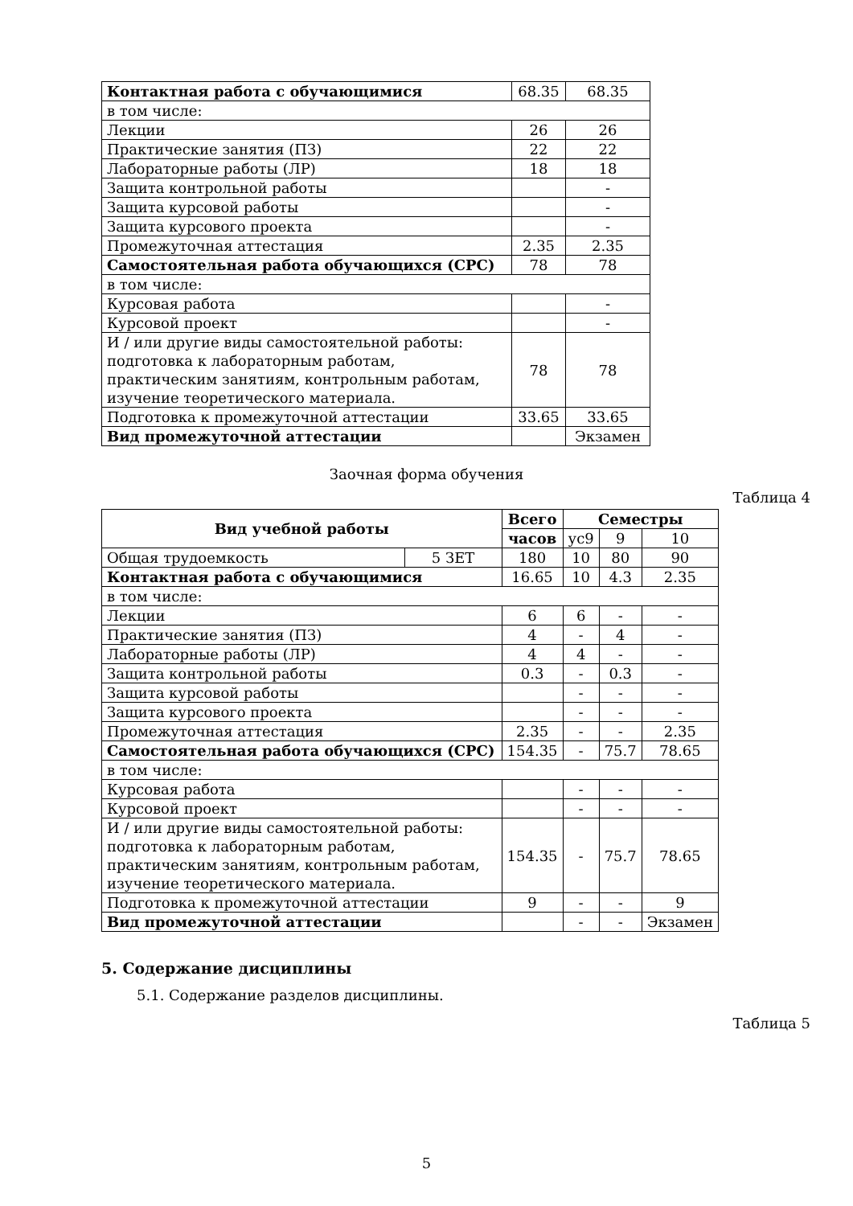| Контактная работа с обучающимися | 68.35 | 68.35 |
| в том числе: | | |
| Лекции | 26 | 26 |
| Практические занятия (ПЗ) | 22 | 22 |
| Лабораторные работы (ЛР) | 18 | 18 |
| Защита контрольной работы | | - |
| Защита курсовой работы | | - |
| Защита курсового проекта | | - |
| Промежуточная аттестация | 2.35 | 2.35 |
| Самостоятельная работа обучающихся (СРС) | 78 | 78 |
| в том числе: | | |
| Курсовая работа | | - |
| Курсовой проект | | - |
| И / или другие виды самостоятельной работы: подготовка к лабораторным работам, практическим занятиям, контрольным работам, изучение теоретического материала. | 78 | 78 |
| Подготовка к промежуточной аттестации | 33.65 | 33.65 |
| Вид промежуточной аттестации | | Экзамен |
Заочная форма обучения
Таблица 4
| Вид учебной работы | | Всего | Семестры | | |
| --- | --- | --- | --- | --- | --- |
| | | часов | ус9 | 9 | 10 |
| Общая трудоемкость | 5 ЗЕТ | 180 | 10 | 80 | 90 |
| Контактная работа с обучающимися | | 16.65 | 10 | 4.3 | 2.35 |
| в том числе: | | | | | |
| Лекции | | 6 | 6 | - | - |
| Практические занятия (ПЗ) | | 4 | - | 4 | - |
| Лабораторные работы (ЛР) | | 4 | 4 | - | - |
| Защита контрольной работы | | 0.3 | - | 0.3 | - |
| Защита курсовой работы | | | - | - | - |
| Защита курсового проекта | | | - | - | - |
| Промежуточная аттестация | | 2.35 | - | - | 2.35 |
| Самостоятельная работа обучающихся (СРС) | | 154.35 | - | 75.7 | 78.65 |
| в том числе: | | | | | |
| Курсовая работа | | | - | - | - |
| Курсовой проект | | | - | - | - |
| И / или другие виды самостоятельной работы: подготовка к лабораторным работам, практическим занятиям, контрольным работам, изучение теоретического материала. | | 154.35 | - | 75.7 | 78.65 |
| Подготовка к промежуточной аттестации | | 9 | - | - | 9 |
| Вид промежуточной аттестации | | | - | - | Экзамен |
5. Содержание дисциплины
5.1. Содержание разделов дисциплины.
Таблица 5
5